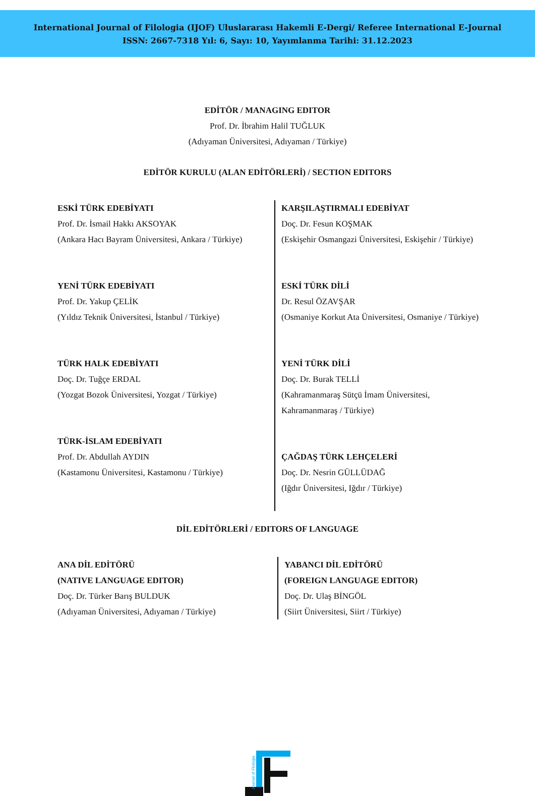International Journal of Filologia (IJOF) Uluslararası Hakemli E-Dergi/ Referee International E-Journal
ISSN: 2667-7318 Yıl: 6, Sayı: 10, Yayımlanma Tarihi: 31.12.2023
EDİTÖR / MANAGING EDITOR
Prof. Dr. İbrahim Halil TUĞLUK
(Adıyaman Üniversitesi, Adıyaman / Türkiye)
EDİTÖR KURULU (ALAN EDİTÖRLERİ) / SECTION EDITORS
ESKİ TÜRK EDEBİYATI
Prof. Dr. İsmail Hakkı AKSOYAK
(Ankara Hacı Bayram Üniversitesi, Ankara / Türkiye)
YENİ TÜRK EDEBİYATI
Prof. Dr. Yakup ÇELİK
(Yıldız Teknik Üniversitesi, İstanbul / Türkiye)
TÜRK HALK EDEBİYATI
Doç. Dr. Tuğçe ERDAL
(Yozgat Bozok Üniversitesi, Yozgat / Türkiye)
TÜRK-İSLAM EDEBİYATI
Prof. Dr. Abdullah AYDIN
(Kastamonu Üniversitesi, Kastamonu / Türkiye)
KARŞILAŞTIRMALI EDEBİYAT
Doç. Dr. Fesun KOŞMAK
(Eskişehir Osmangazi Üniversitesi, Eskişehir / Türkiye)
ESKİ TÜRK DİLİ
Dr. Resul ÖZAVŞAR
(Osmaniye Korkut Ata Üniversitesi, Osmaniye / Türkiye)
YENİ TÜRK DİLİ
Doç. Dr. Burak TELLİ
(Kahramanmaraş Sütçü İmam Üniversitesi,
Kahramanmaraş / Türkiye)
ÇAĞDAŞ TÜRK LEHÇELERİ
Doç. Dr. Nesrin GÜLLÜDAĞ
(Iğdır Üniversitesi, Iğdır / Türkiye)
DİL EDİTÖRLERİ / EDITORS OF LANGUAGE
ANA DİL EDİTÖRÜ
(NATIVE LANGUAGE EDITOR)
Doç. Dr. Türker Barış BULDUK
(Adıyaman Üniversitesi, Adıyaman / Türkiye)
YABANCI DİL EDİTÖRÜ
(FOREIGN LANGUAGE EDITOR)
Doç. Dr. Ulaş BİNGÖL
(Siirt Üniversitesi, Siirt / Türkiye)
Journal of Filologia